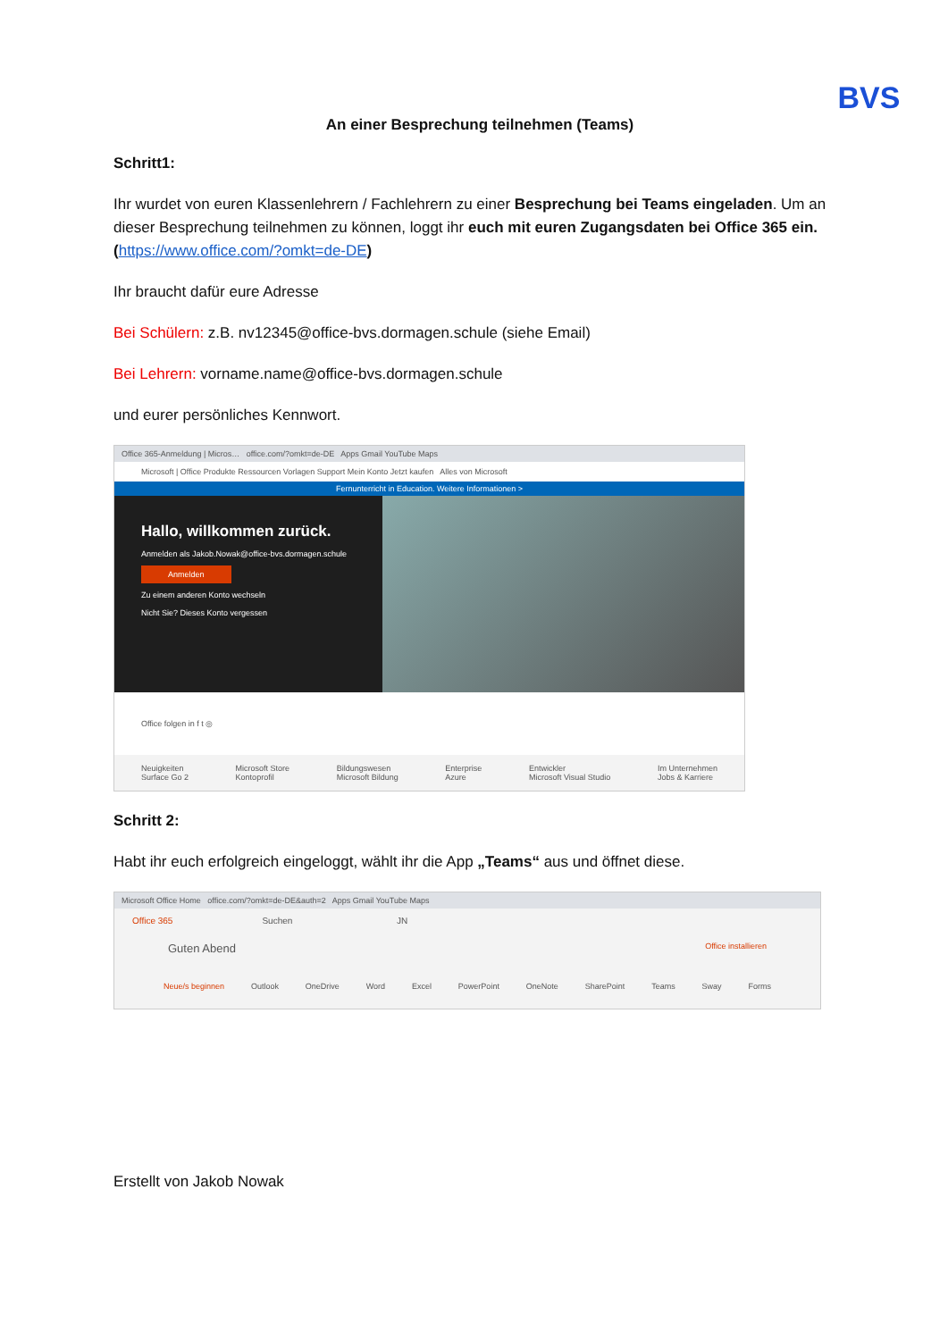BVS
An einer Besprechung teilnehmen (Teams)
Schritt1:
Ihr wurdet von euren Klassenlehrern / Fachlehrern zu einer Besprechung bei Teams eingeladen. Um an dieser Besprechung teilnehmen zu können, loggt ihr euch mit euren Zugangsdaten bei Office 365 ein. (https://www.office.com/?omkt=de-DE)
Ihr braucht dafür eure Adresse
Bei Schülern: z.B. nv12345@office-bvs.dormagen.schule (siehe Email)
Bei Lehrern: vorname.name@office-bvs.dormagen.schule
und eurer persönliches Kennwort.
Office 365-Anmeldung | Micros… office.com/?omkt=de-DE Apps Gmail YouTube Maps
Microsoft | Office Produkte Ressourcen Vorlagen Support Mein Konto Jetzt kaufen Alles von Microsoft
Fernunterricht in Education. Weitere Informationen >
Hallo, willkommen zurück.
Anmelden als Jakob.Nowak@office-bvs.dormagen.schule
Anmelden
Zu einem anderen Konto wechseln
Nicht Sie? Dieses Konto vergessen
Office folgen in f t ◎
Neuigkeiten
Surface Go 2 Microsoft Store
Kontoprofil Bildungswesen
Microsoft Bildung Enterprise
Azure Entwickler
Microsoft Visual Studio Im Unternehmen
Jobs & Karriere
Schritt 2:
Habt ihr euch erfolgreich eingeloggt, wählt ihr die App „Teams“ aus und öffnet diese.
Microsoft Office Home office.com/?omkt=de-DE&auth=2 Apps Gmail YouTube Maps
Office 365 Suchen JN
Guten Abend Office installieren
Neue/s beginnen Outlook OneDrive Word Excel PowerPoint OneNote SharePoint Teams Sway Forms
Erstellt von Jakob Nowak